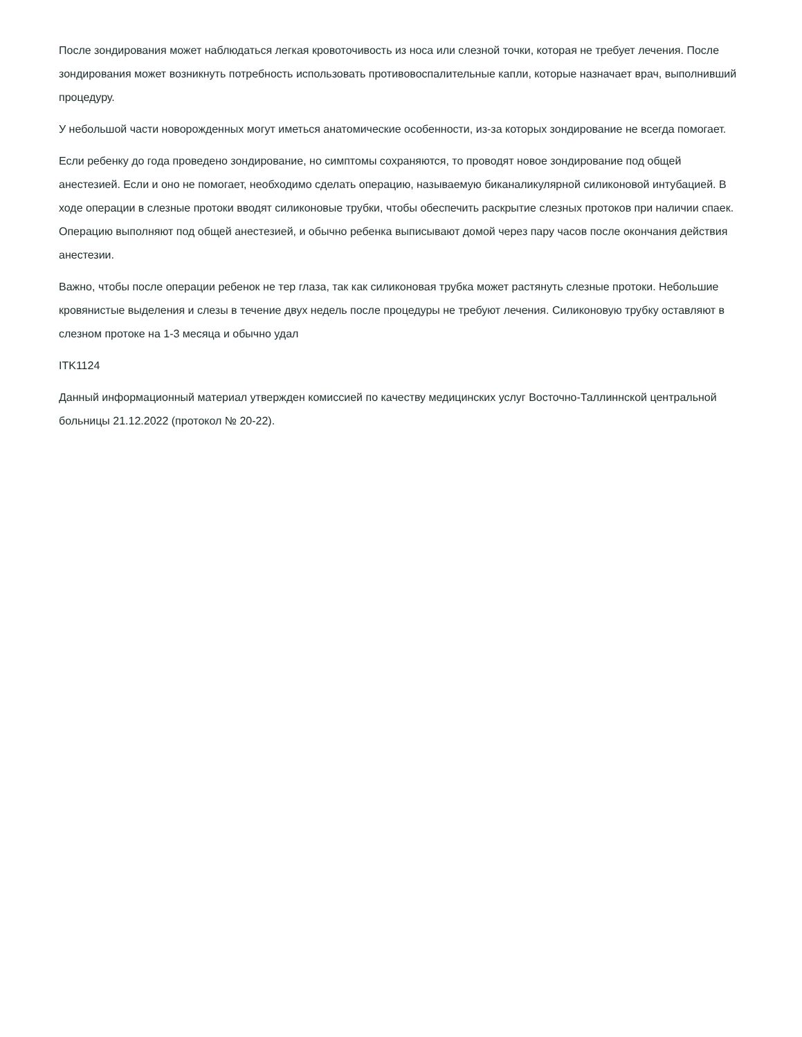После зондирования может наблюдаться легкая кровоточивость из носа или слезной точки, которая не требует лечения. После зондирования может возникнуть потребность использовать противовоспалительные капли, которые назначает врач, выполнивший процедуру.
У небольшой части новорожденных могут иметься анатомические особенности, из-за которых зондирование не всегда помогает.
Если ребенку до года проведено зондирование, но симптомы сохраняются, то проводят новое зондирование под общей анестезией. Если и оно не помогает, необходимо сделать операцию, называемую биканаликулярной силиконовой интубацией. В ходе операции в слезные протоки вводят силиконовые трубки, чтобы обеспечить раскрытие слезных протоков при наличии спаек. Операцию выполняют под общей анестезией, и обычно ребенка выписывают домой через пару часов после окончания действия анестезии.
Важно, чтобы после операции ребенок не тер глаза, так как силиконовая трубка может растянуть слезные протоки. Небольшие кровянистые выделения и слезы в течение двух недель после процедуры не требуют лечения. Силиконовую трубку оставляют в слезном протоке на 1-3 месяца и обычно удал
ITK1124
Данный информационный материал утвержден комиссией по качеству медицинских услуг Восточно-Таллиннской центральной больницы 21.12.2022 (протокол № 20-22).